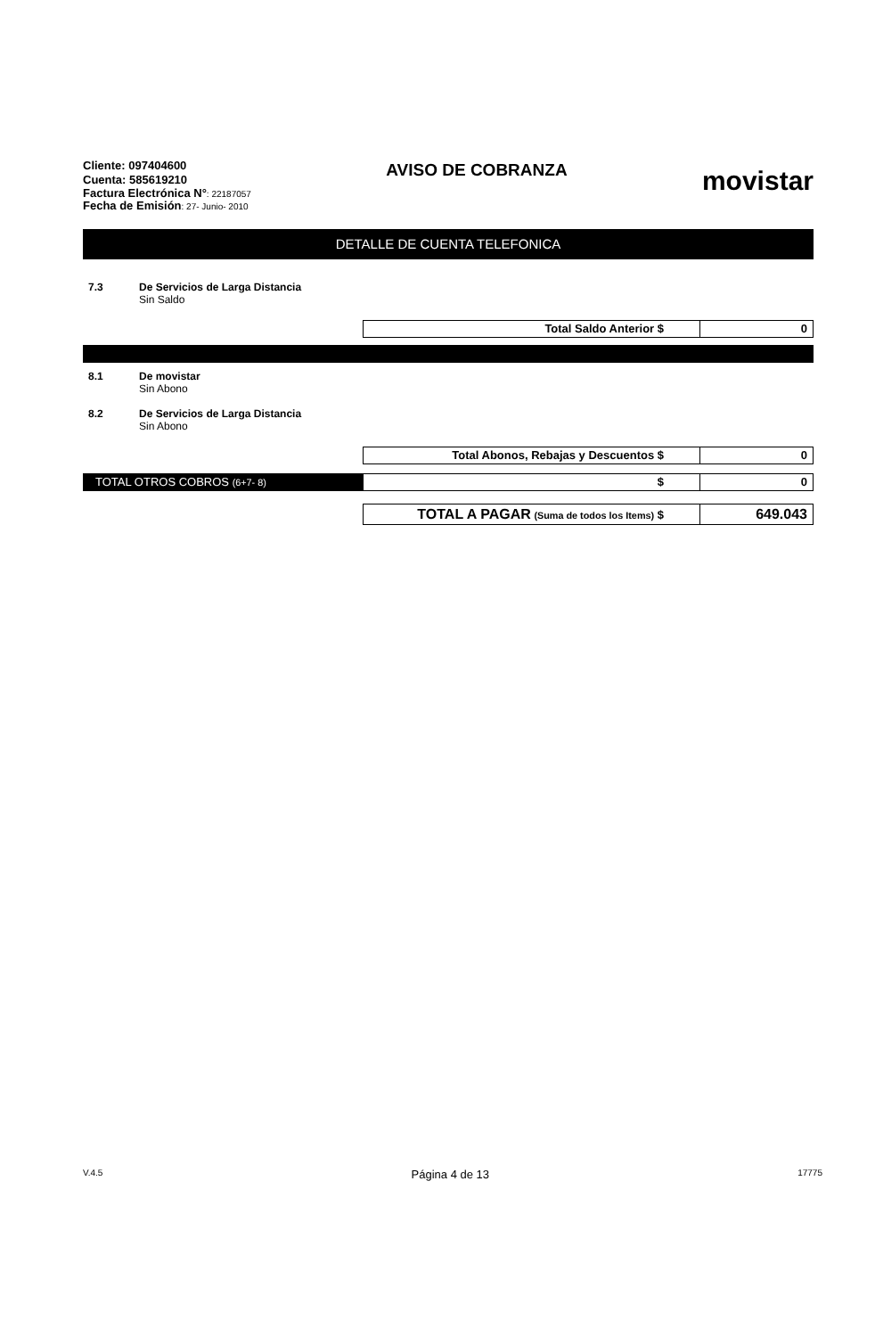Cliente: 097404600
Cuenta: 585619210
Factura Electrónica N°: 22187057
Fecha de Emisión: 27- Junio- 2010
AVISO DE COBRANZA
movistar
DETALLE DE CUENTA TELEFONICA
7.3 De Servicios de Larga Distancia
Sin Saldo
Total Saldo Anterior $ 0
8.1 De movistar
Sin Abono
8.2 De Servicios de Larga Distancia
Sin Abono
Total Abonos, Rebajas y Descuentos $
0
TOTAL OTROS COBROS (6+7- 8)
$ 0
TOTAL A PAGAR (Suma de todos los Items) $
649.043
V.4.5 Página 4 de 13 17775